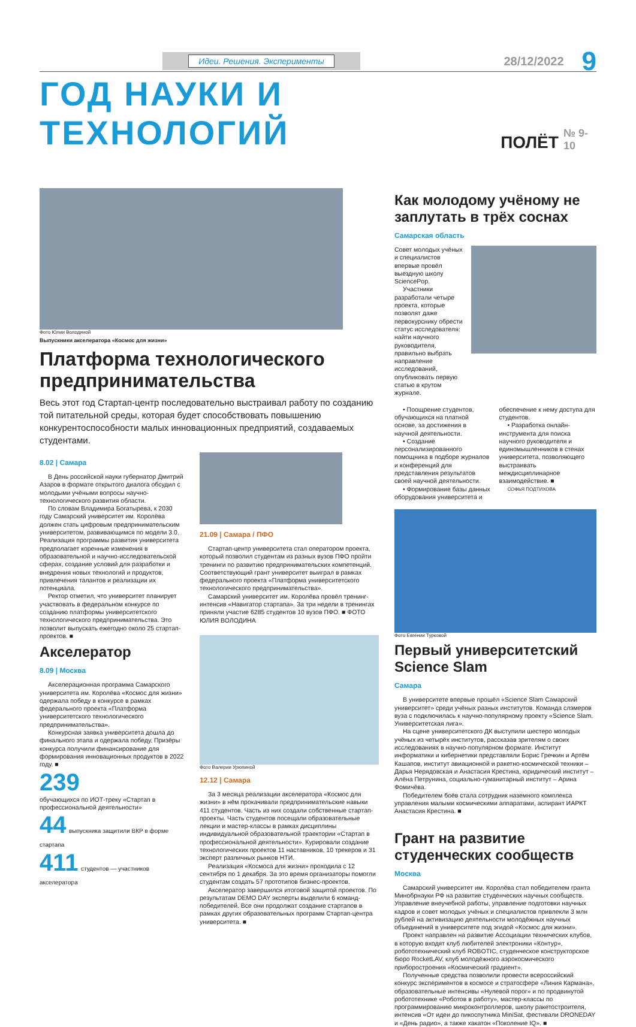Идеи. Решения. Эксперименты
28/12/2022 9
ГОД НАУКИ И ТЕХНОЛОГИЙ
ПОЛЁТ № 9-10
Фото Юлии Володиной
Выпускники акселератора «Космос для жизни»
Платформа технологического предпринимательства
Весь этот год Стартап-центр последовательно выстраивал работу по созданию той питательной среды, которая будет способствовать повышению конкурентоспособности малых инновационных предприятий, создаваемых студентами.
8.02 | Самара
В День российской науки губернатор Дмитрий Азаров в формате открытого диалога обсудил с молодыми учёными вопросы научно-технологического развития области.
По словам Владимира Богатырева, к 2030 году Самарский университет им. Королёва должен стать цифровым предпринимательским университетом, развивающимся по модели 3.0. Реализация программы развития университета предполагает коренные изменения в образовательной и научно-исследовательской сферах, создание условий для разработки и внедрения новых технологий и продуктов, привлечения талантов и реализации их потенциала.
Ректор отметил, что университет планирует участвовать в федеральном конкурсе по созданию платформы университетского технологического предпринимательства. Это позволит выпускать ежегодно около 25 стартап-проектов. ■
Акселератор
8.09 | Москва
Акселерационная программа Самарского университета им. Королёва «Космос для жизни» одержала победу в конкурсе в рамках федерального проекта «Платформа университетского технологического предпринимательства».
Конкурсная заявка университета дошла до финального этапа и одержала победу. Призёры конкурса получили финансирование для формирования инновационных продуктов в 2022 году. ■
239
обучающихся по ИОТ-треку «Стартап в профессиональной деятельности»
44 выпускника защитили ВКР в форме стартапа
411 студентов — участников акселератора
21.09 | Самара / ПФО
Стартап-центр университета стал оператором проекта, который позволил студентам из разных вузов ПФО пройти тренинги по развитию предпринимательских компетенций. Соответствующий грант университет выиграл в рамках федерального проекта «Платформа университетского технологического предпринимательства».
Самарский университет им. Королёва провёл тренинг-интенсив «Навигатор стартапа». За три недели в тренингах приняли участие 6285 студентов 10 вузов ПФО. ■ ФОТО ЮЛИЯ ВОЛОДИНА
Фото Валерии Урюпиной
12.12 | Самара
За 3 месяца реализации акселератора «Космос для жизни» в нём прокачивали предпринимательские навыки 411 студентов. Часть из них создали собственные стартап-проекты. Часть студентов посещали образовательные лекции и мастер-классы в рамках дисциплины индивидуальной образовательной траектории «Стартап в профессиональной деятельности». Курировали создание технологических проектов 11 наставников, 10 трекеров и 31 эксперт различных рынков НТИ.
Реализация «Космоса для жизни» проходила с 12 сентября по 1 декабря. За это время организаторы помогли студентам создать 57 прототипов бизнес-проектов.
Акселератор завершился итоговой защитой проектов. По результатам DEMO DAY эксперты выделили 6 команд-победителей. Все они продолжат создание стартапов в рамках других образовательных программ Стартап-центра университета. ■
Как молодому учёному не заплутать в трёх соснах
Самарская область
Совет молодых учёных и специалистов впервые провёл выездную школу SciencePop.
Участники разработали четыре проекта, которые позволят даже первокурснику обрести статус исследователя: найти научного руководителя, правильно выбрать направление исследований, опубликовать первую статью в крутом журнале.
• Поощрение студентов, обучающихся на платной основе, за достижения в научной деятельности.
• Создание персонализированного помощника в подборе журналов и конференций для представления результатов своей научной деятельности.
• Формирование базы данных оборудования университета и обеспечение к нему доступа для студентов.
• Разработка онлайн-инструмента для поиска научного руководителя и единомышленников в стенах университета, позволяющего выстраивать междисциплинарное взаимодействие. ■
СОФЬЯ ПОДТИХОВА
Фото Евгении Турковой
Первый университетский Science Slam
Самара
В университете впервые прошёл «Science Slam Самарский университет» среди учёных разных институтов. Команда слэмеров вуза с подключилась к научно-популярному проекту «Science Slam. Университетская лига».
На сцене университетского ДК выступили шестеро молодых учёных из четырёх институтов, рассказав зрителям о своих исследованиях в научно-популярном формате. Институт информатики и кибернетики представляли Борис Гречкин и Артём Кашапов, институт авиационной и ракетно-космической техники – Дарья Нерядовская и Анастасия Крестина, юридический институт – Алёна Петрунина, социально-гуманитарный институт – Арина Фомичёва.
Победителем боёв стала сотрудник наземного комплекса управления малыми космическими аппаратами, аспирант ИАРКТ Анастасия Крестина. ■
Грант на развитие студенческих сообществ
Москва
Самарский университет им. Королёва стал победителем гранта Минобрнауки РФ на развитие студенческих научных сообществ. Управление внеучебной работы, управление подготовки научных кадров и совет молодых учёных и специалистов привлекли 3 млн рублей на активизацию деятельности молодёжных научных объединений в университете под эгидой «Космос для жизни».
Проект направлен на развитие Ассоциации технических клубов, в которую входят клуб любителей электроники «Контур», робототехнический клуб ROBOTIC, студенческое конструкторское бюро RocketLAV, клуб молодёжного аэрокосмического приборостроения «Космический градиент».
Полученные средства позволили провести всероссийский конкурс экспериментов в космосе и стратосфере «Линия Кармана», образовательные интенсивы «Нулевой порог» и по продвинутой робототехнике «Роботов в работу», мастер-классы по программированию микроконтроллеров, школу ракетостроителя, интенсив «От идеи до пикоспутника MiniSat, фестивали DRONEDAY и «День радио», а также хакатон «Поколение IQ». ■